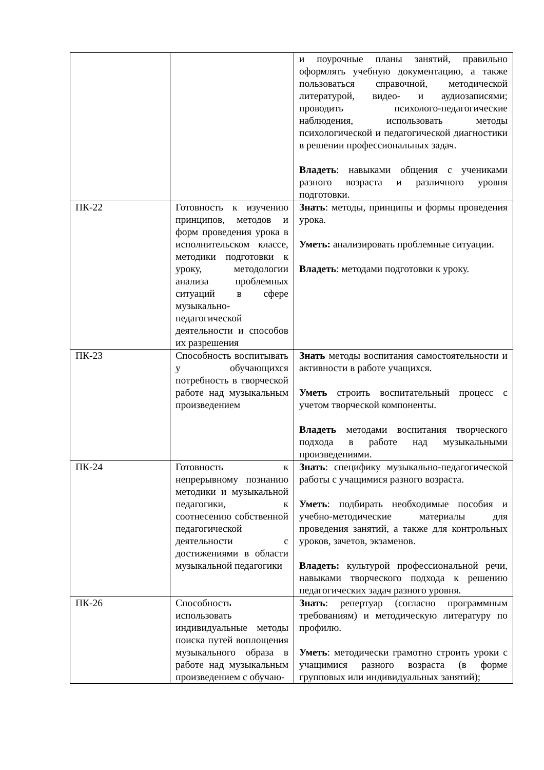| | | и поурочные планы занятий, правильно оформлять учебную документацию, а также пользоваться справочной, методической литературой, видео- и аудиозаписями; проводить психолого-педагогические наблюдения, использовать методы психологической и педагогической диагностики в решении профессиональных задач. Владеть : навыками общения с учениками разного возраста и различного уровня подготовки. |
| ПК-22 | Готовность к изучению принципов, методов и форм проведения урока в исполнительском классе, методики подготовки к уроку, методологии анализа проблемных ситуаций в сфере музыкально-педагогической деятельности и способов их разрешения | Знать : методы, принципы и формы проведения урока. Уметь: анализировать проблемные ситуации. Владеть : методами подготовки к уроку. |
| ПК-23 | Способность воспитывать у обучающихся потребность в творческой работе над музыкальным произведением | Знать методы воспитания самостоятельности и активности в работе учащихся. Уметь строить воспитательный процесс с учетом творческой компоненты. Владеть методами воспитания творческого подхода в работе над музыкальными произведениями. |
| ПК-24 | Готовность к непрерывному познанию методики и музыкальной педагогики, к соотнесению собственной педагогической деятельности с достижениями в области музыкальной педагогики | Знать : специфику музыкально-педагогической работы с учащимися разного возраста. Уметь : подбирать необходимые пособия и учебно-методические материалы для проведения занятий, а также для контрольных уроков, зачетов, экзаменов. Владеть: культурой профессиональной речи, навыками творческого подхода к решению педагогических задач разного уровня. |
| ПК-26 | Способность использовать индивидуальные методы поиска путей воплощения музыкального образа в работе над музыкальным произведением с обучаю- | Знать : репертуар (согласно программным требованиям) и методическую литературу по профилю. Уметь : методически грамотно строить уроки с учащимися разного возраста (в форме групповых или индивидуальных занятий); |